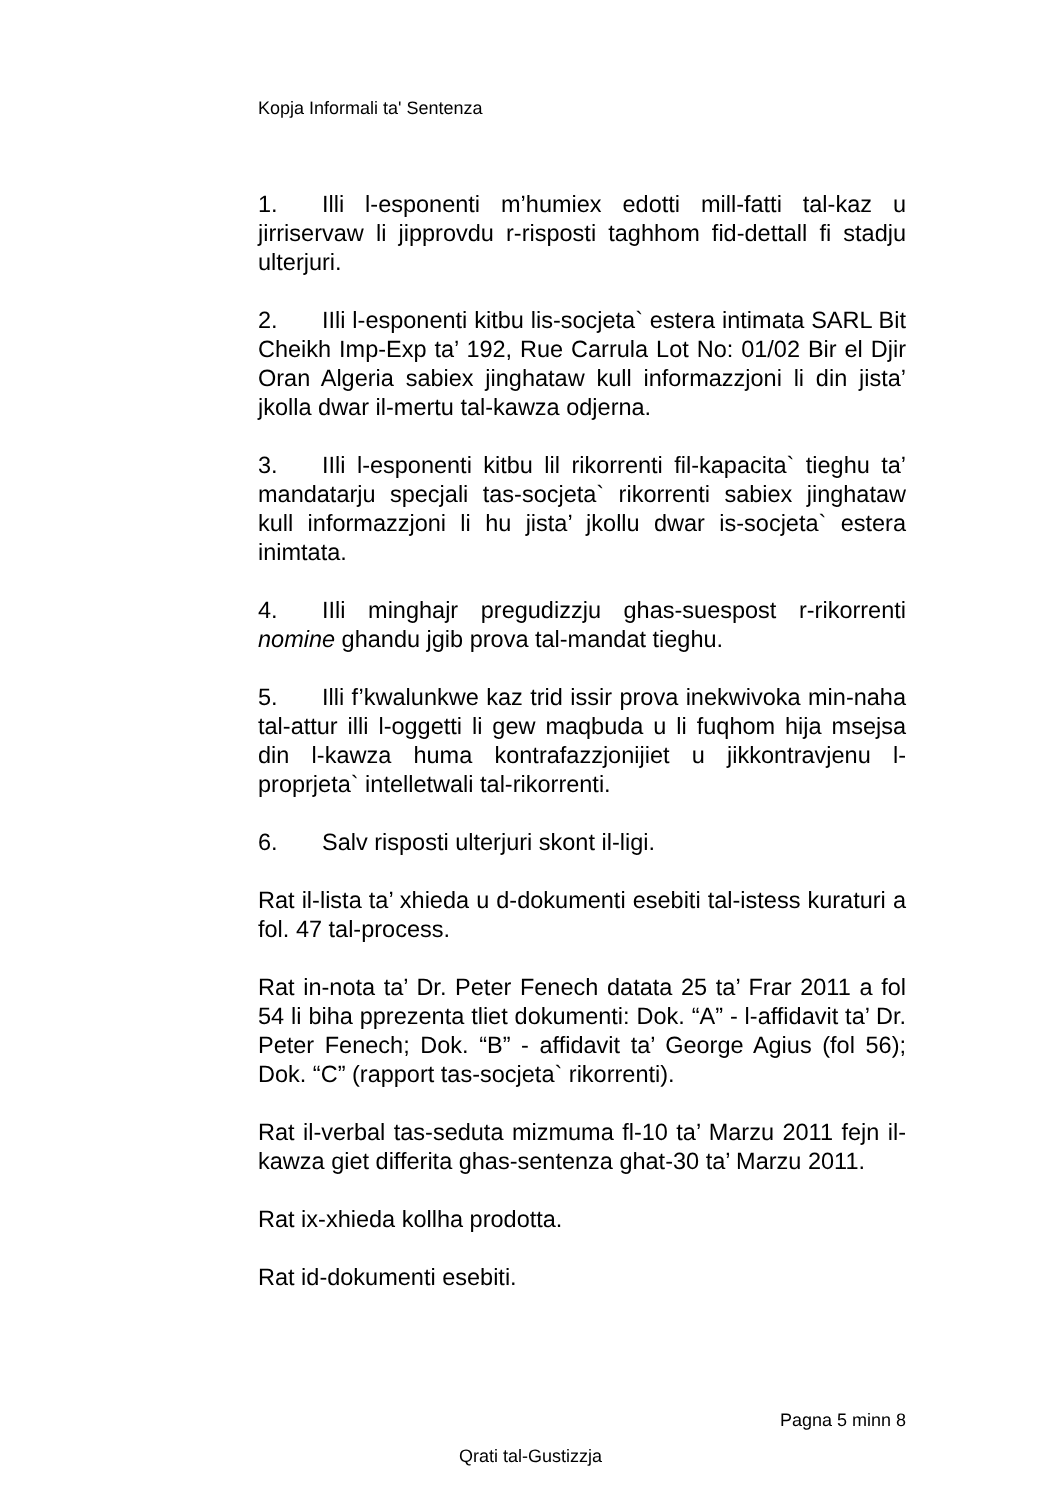Kopja Informali ta' Sentenza
1. Illi l-esponenti m’humiex edotti mill-fatti tal-kaz u jirriservaw li jipprovdu r-risposti taghhom fid-dettall fi stadju ulterjuri.
2. IIli l-esponenti kitbu lis-socjeta` estera intimata SARL Bit Cheikh Imp-Exp ta’ 192, Rue Carrula Lot No: 01/02 Bir el Djir Oran Algeria sabiex jinghataw kull informazzjoni li din jista’ jkolla dwar il-mertu tal-kawza odjerna.
3. IIli l-esponenti kitbu lil rikorrenti fil-kapacita` tieghu ta’ mandatarju specjali tas-socjeta` rikorrenti sabiex jinghataw kull informazzjoni li hu jista’ jkollu dwar is-socjeta` estera inimtata.
4. IIli minghajr pregudizzju ghas-suespost r-rikorrenti nomine ghandu jgib prova tal-mandat tieghu.
5. Illi f’kwalunkwe kaz trid issir prova inekwivoka min-naha tal-attur illi l-oggetti li gew maqbuda u li fuqhom hija msejsa din l-kawza huma kontrafazzjonijiet u jikkontravjenu l-proprjeta` intelletwali tal-rikorrenti.
6. Salv risposti ulterjuri skont il-ligi.
Rat il-lista ta’ xhieda u d-dokumenti esebiti tal-istess kuraturi a fol. 47 tal-process.
Rat in-nota ta’ Dr. Peter Fenech datata 25 ta’ Frar 2011 a fol 54 li biha pprezenta tliet dokumenti: Dok. “A” - l-affidavit ta’ Dr. Peter Fenech; Dok. “B” - affidavit ta’ George Agius (fol 56); Dok. “C” (rapport tas-socjeta` rikorrenti).
Rat il-verbal tas-seduta mizmuma fl-10 ta’ Marzu 2011 fejn il-kawza giet differita ghas-sentenza ghat-30 ta’ Marzu 2011.
Rat ix-xhieda kollha prodotta.
Rat id-dokumenti esebiti.
Pagna 5 minn 8
Qrati tal-Gustizzja